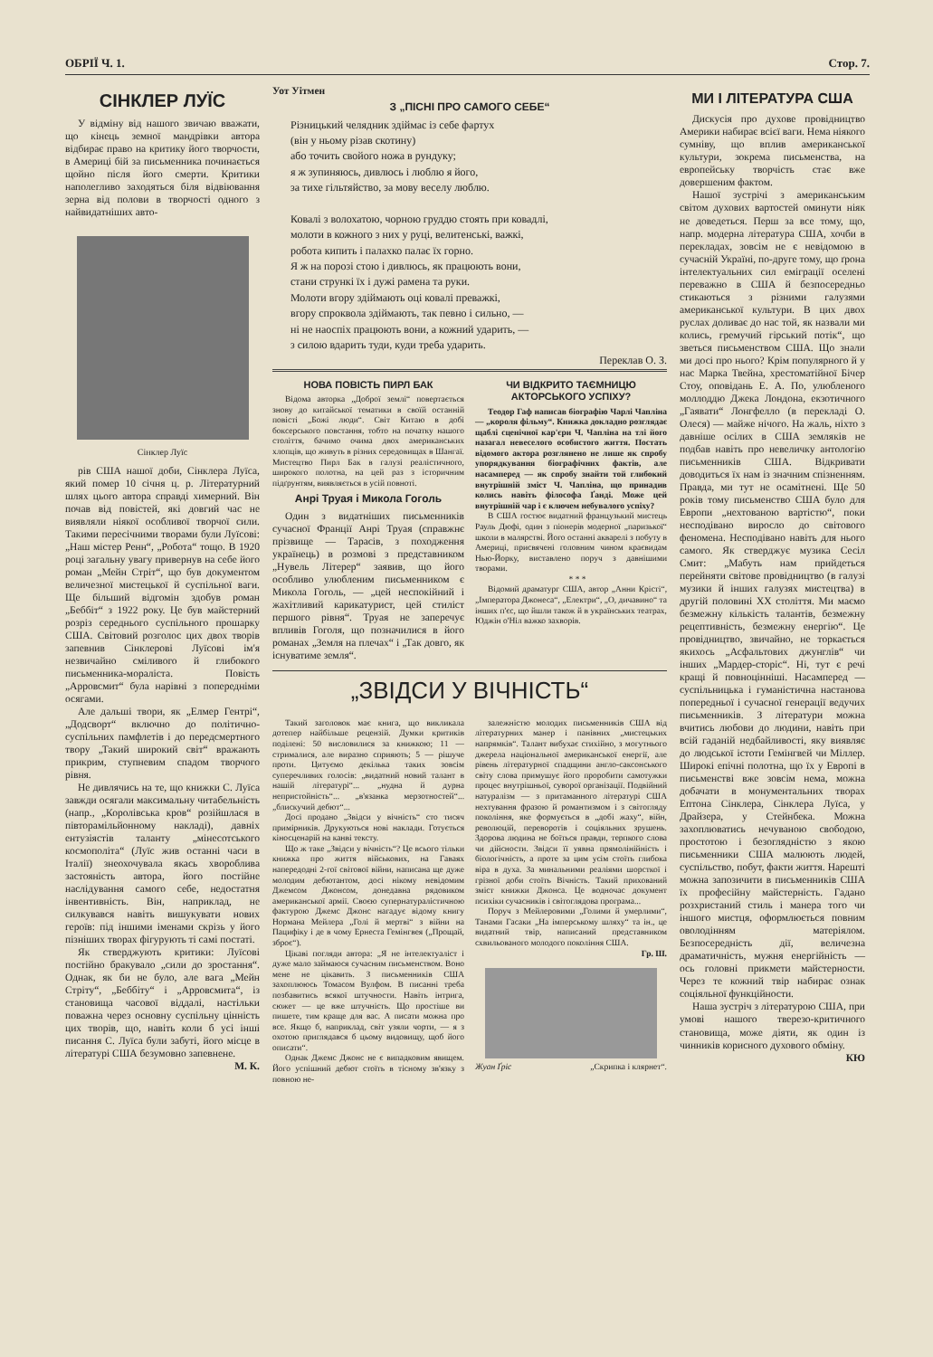ОБРІЇ Ч. 1. Стор. 7.
СІНКЛЕР ЛУЇС
У відміну від нашого звичаю вважати, що кінець земної мандрівки автора відбирає право на критику його творчости, в Америці бій за письменника починається щойно після його смерти. Критики наполегливо заходяться біля відвіювання зерна від полови в творчості одного з найвидатніших авто-
Сінклер Луїс
рів США нашої доби, Сінклера Луїса, який помер 10 січня ц. р. Літературний шлях цього автора справді химерний. Він почав від повістей, які довгий час не виявляли ніякої особливої творчої сили. Такими пересічними творами були Луїсові: „Наш містер Ренн“, „Робота“ тощо. В 1920 році загальну увагу привернув на себе його роман „Мейн Стріт“, що був документом величезної мистецької й суспільної ваги. Ще більший відгомін здобув роман „Беббіт“ з 1922 року. Це був майстерний розріз середнього суспільного прошарку США. Світовий розголос цих двох творів запевнив Сінклерові Луїсові ім'я незвичайно сміливого й глибокого письменника-мораліста. Повість „Арровсмит“ була нарівні з попередніми осягами.
Але дальші твори, як „Елмер Гентрі“, „Додсворт“ включно до політично-суспільних памфлетів і до передсмертного твору „Такий широкий світ“ вражають прикрим, ступневим спадом творчого рівня.
Не дивлячись на те, що книжки С. Луїса завжди осягали максимальну читабельність (напр., „Королівська кров“ розійшлася в півторамільйонному накладі), давніх ентузіястів таланту „мінесотського космополіта“ (Луїс жив останні часи в Італії) знеохочувала якась хвороблива застоянiсть автора, його постійне наслідування самого себе, недостатня інвентивність. Він, наприклад, не силкувався навіть вишукувати нових героїв: під іншими іменами скрізь у його пізніших творах фігурують ті самі постаті.
Як стверджують критики: Луїсові постійно бракувало „сили до зростання“. Однак, як би не було, але вага „Мейн Стріту“, „Беббіту“ і „Арровсмита“, із становища часової віддалі, настільки поважна через основну суспільну цінність цих творів, що, навіть коли б усі інші писання С. Луїса були забуті, його місце в літературі США безумовно запевнене.
М. К.
Уот Уітмен
З „ПІСНІ ПРО САМОГО СЕБЕ“
Різницький челядник здіймає із себе фартух
(він у ньому різав скотину)
або точить свойого ножа в рундуку;
я ж зупиняюсь, дивлюсь і люблю я його,
за тихе гільтяйство, за мову веселу люблю.
Ковалі з волохатою, чорною груддю стоять при ковадлі,
молоти в кожного з них у руці, велитенські, важкі,
робота кипить і палахко палає їх горно.
Я ж на порозі стою і дивлюсь, як працюють вони,
стани стрункі їх і дужі рамена та руки.
Молоти вгору здіймають оці ковалі преважкі,
вгору спроквола здіймають, так певно і сильно, —
ні не наоспіх працюють вони, а кожний ударить, —
з силою вдарить туди, куди треба ударить.
Переклав О. З.
НОВА ПОВІСТЬ ПИРЛ БАК
Відома авторка „Доброї землі“ повертається знову до китайської тематики в своїй останній повісті „Божі люди“. Світ Китаю в добі боксерського повстання, тобто на початку нашого століття, бачимо очима двох американських хлопців, що живуть в різних середовищах в Шангаї. Мистецтво Пирл Бак в галузі реалістичного, широкого полотна, на цей раз з історичним підґрунтям, виявляється в усій повноті.
Анрі Труая і Микола Гоголь
Один з видатніших письменників сучасної Франції Анрі Труая (справжнє прізвище — Тарасів, з походження українець) в розмові з представником „Нувель Літерер“ заявив, що його особливо улюбленим письменником є Микола Гоголь, — „цей неспокійний і жахітливий карикатурист, цей стиліст першого рівня“. Труая не заперечує впливів Гоголя, що позначилися в його романах „Земля на плечах“ і „Так довго, як існуватиме земля“.
ЧИ ВІДКРИТО ТАЄМНИЦЮ АКТОРСЬКОГО УСПІХУ?
Теодор Гаф написав біографію Чарлі Чапліна — „короля фільму“. Книжка докладно розглядає щаблі сценічної кар'єри Ч. Чапліна на тлі його назагал невеселого особистого життя. Постать відомого актора розглянено не лише як спробу упорядкування біографічних фактів, але насамперед — як спробу знайти той глибокий внутрішній зміст Ч. Чапліна, що принадив колись навіть філософа Ґанді. Може цей внутрішній чар і є ключем небувалого успіху?
В США гостює видатний французький мистець Рауль Дюфі, один з піонерів модерної „паризької“ школи в малярстві. Його останні акварелі з побуту в Америці, присвячені головним чином краєвидам Нью-Йорку, виставлено поруч з давнішими творами.
* * *
Відомий драматург США, автор „Анни Крісті“, „Імператора Джонеса“, „Електри“, „О, дичавино“ та інших п'єс, що йшли також й в українських театрах, Юджін о'Ніл важко захворів.
„ЗВІДСИ У ВІЧНІСТЬ“
Такий заголовок має книга, що викликала дотепер найбільше рецензій. Думки критиків поділені: 50 висловилися за книжкою; 11 — стрималися, але виразно сприяють; 5 — рішуче проти. Цитуємо декілька таких зовсім суперечливих голосів: „видатний новий талант в нашій літературі“... „нудна й дурна непристойність“... „в'язанка мерзотностей“... „блискучий дебют“...
Досі продано „Звідси у вічність“ сто тисяч примірників. Друкуються нові наклади. Готується кіносценарій на канві тексту.
Що ж таке „Звідси у вічність“? Це всього тільки книжка про життя військових, на Гаваях напередодні 2-гої світової війни, написана ще дуже молодим дебютантом, досі нікому невідомим Джемсом Джонсом, донедавна рядовиком американської армії. Своєю супернатуралістичною фактурою Джемс Джонс нагадує відому книгу Нормана Мейлера „Голі й мертві“ з війни на Пацифіку і де в чому Ернеста Гемінгвея („Прощай, зброє“).
Цікаві погляди автора: „Я не інтелектуаліст і дуже мало займаюся сучасним письменством. Воно мене не цікавить. З письменників США захоплююсь Томасом Вулфом. В писанні треба позбавитись всякої штучности. Навіть інтрига, сюжет — це вже штучність. Що простіше ви пишете, тим краще для вас. А писати можна про все. Якщо б, наприклад, світ узяли чорти, — я з охотою приглядався б цьому видовищу, щоб його описати“.
Однак Джемс Джонс не є випадковим явищем. Його успішний дебют стоїть в тісному зв'язку з повною не-
залежністю молодих письменників США від літературних манер і панівних „мистецьких напрямків“. Талант вибухає стихійно, з могутнього джерела національної американської енергії, але рівень літературної спадщини англо-саксонського світу слова примушує його проробити самотужки процес внутрішньої, суворої організації. Подвійний натуралізм — з притаманного літературі США нехтування фразою й романтизмом і з світогляду покоління, яке формується в „добі жаху“, війн, революцій, переворотів і соціяльних зрушень. Здорова людина не боїться правди, терпкого слова чи дійсности. Звідси її уявна прямолінійність і біологічність, а проте за цим усім стоїть глибока віра в духа. За минальними реаліями шорсткої і грізної доби стоїть Вічність. Такий прихований зміст книжки Джонса. Це водночас документ психіки сучасників і світоглядова програма...
Поруч з Мейлеровими „Голими й умерлими“, Танами Гасаки „На імперському шляху“ та ін., це видатний твір, написаний представником схвильованого молодого покоління США.
Гр. Ш.
Жуан Ґріс „Скрипка і клярнет“.
МИ І ЛІТЕРАТУРА США
Дискусія про духове провідництво Америки набирає всієї ваги. Нема ніякого сумніву, що вплив американської культури, зокрема письменства, на европейську творчість стає вже довершеним фактом.
Нашої зустрічі з американським світом духових вартостей оминути ніяк не доведеться. Перш за все тому, що, напр. модерна література США, хочби в перекладах, зовсім не є невідомою в сучасній Україні, по-друге тому, що ґрона інтелектуальних сил еміграції оселені переважно в США й безпосередньо стикаються з різними галузями американської культури. В цих двох руслах доливає до нас той, як назвали ми колись, гремучий гірський потік“, що зветься письменством США. Що знали ми досі про нього? Крім популярного й у нас Марка Твейна, хрестоматійної Бічер Стоу, оповідань Е. А. По, улюбленого моллоддю Джека Лондона, екзотичного „Гаявати“ Лонгфелло (в перекладі О. Олеся) — майже нічого. На жаль, ніхто з давніше осілих в США земляків не подбав навіть про невеличку антологію письменників США. Відкривати доводиться їх нам із значним спізненням. Правда, ми тут не осамітнені. Ще 50 років тому письменство США було для Европи „нехтованою вартістю“, поки несподівано виросло до світового феномена. Несподівано навіть для нього самого. Як стверджує музика Сесіл Смит: „Мабуть нам прийдеться перейняти світове провідництво (в галузі музики й інших галузях мистецтва) в другій половині XX століття. Ми маємо безмежну кількість талантів, безмежну рецептивність, безмежну енергію“. Це провідництво, звичайно, не торкається якихось „Асфальтових джунглів“ чи інших „Мардер-сторіс“. Ні, тут є речі кращі й повноцінніші. Насамперед — суспільницька і гуманістична настанова попередньої і сучасної генерації ведучих письменників. З літератури можна вчитись любови до людини, навіть при всій гаданій недбайливості, яку виявляє до людської істоти Гемінгвей чи Міллер. Широкі епічні полотна, що їх у Европі в письменстві вже зовсім нема, можна добачати в монументальних творах Ептона Сінклера, Сінклера Луїса, у Драйзера, у Стейнбека. Можна захоплюватись нечуваною свободою, простотою і безоглядністю з якою письменники США малюють людей, суспільство, побут, факти життя. Нарешті можна запозичити в письменників США їх професійну майстерність. Гадано розхристаний стиль і манера того чи іншого мистця, оформлюється повним оволодінням матеріялом. Безпосередність дії, величезна драматичність, мужня енергійність — ось головні прикмети майстерности. Через те кожний твір набирає ознак соціяльної функційности.
Наша зустріч з літературою США, при умові нашого тверезо-критичного становища, може діяти, як один із чинників корисного духового обміну.
КЮ